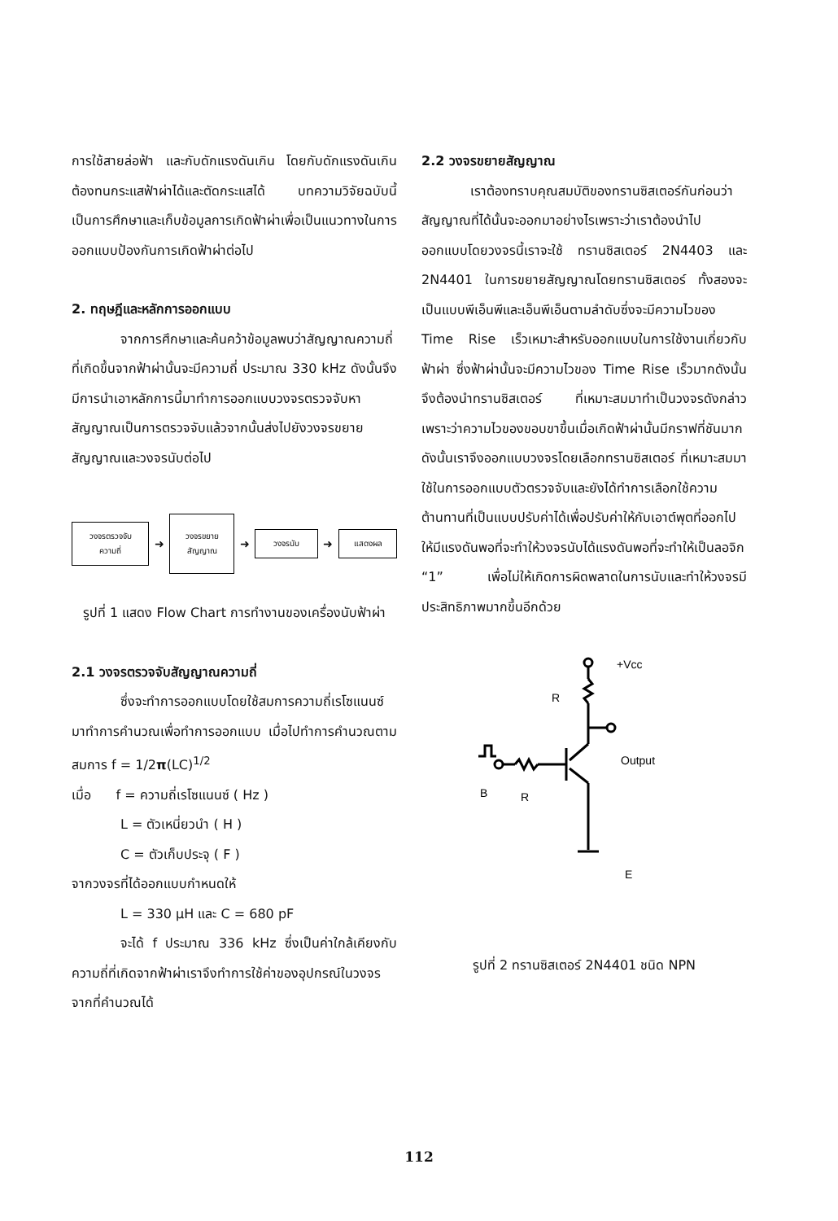การใช้สายล่อฟ้า และกับดักแรงดันเกิน โดยกับดักแรงดันเกินต้องทนกระแสฟ้าผ่าได้และตัดกระแสได้ บทความวิจัยฉบับนี้เป็นการศึกษาและเก็บข้อมูลการเกิดฟ้าผ่าเพื่อเป็นแนวทางในการออกแบบป้องกันการเกิดฟ้าผ่าต่อไป
2. ทฤษฎีและหลักการออกแบบ
จากการศึกษาและค้นคว้าข้อมูลพบว่าสัญญาณความถี่ที่เกิดขึ้นจากฟ้าผ่านั้นจะมีความถี่ ประมาณ 330 kHz ดังนั้นจึงมีการนำเอาหลักการนี้มาทำการออกแบบวงจรตรวจจับหาสัญญาณเป็นการตรวจจับแล้วจากนั้นส่งไปยังวงจรขยายสัญญาณและวงจรนับต่อไป
วงจรตรวจจับ
ความถี่
➜
วงจรขยาย
สัญญาณ
➜
วงจรนับ
➜
แสดงผล
รูปที่ 1 แสดง Flow Chart การทำงานของเครื่องนับฟ้าผ่า
2.1 วงจรตรวจจับสัญญาณความถี่
ซึ่งจะทำการออกแบบโดยใช้สมการความถี่เรโซแนนซ์มาทำการคำนวณเพื่อทำการออกแบบ เมื่อไปทำการคำนวณตามสมการ f = 1/2π(LC)<sup>1/2</sup>
เมื่อ f = ความถี่เรโซแนนซ์ ( Hz )
L = ตัวเหนี่ยวนำ ( H )
C = ตัวเก็บประจุ ( F )
จากวงจรที่ได้ออกแบบกำหนดให้
L = 330 μH และ C = 680 pF
จะได้ f ประมาณ 336 kHz ซึ่งเป็นค่าใกล้เคียงกับความถี่ที่เกิดจากฟ้าผ่าเราจึงทำการใช้ค่าของอุปกรณ์ในวงจรจากที่คำนวณได้
2.2 วงจรขยายสัญญาณ
เราต้องทราบคุณสมบัติของทรานซิสเตอร์กันก่อนว่าสัญญาณที่ได้นั้นจะออกมาอย่างไรเพราะว่าเราต้องนำไปออกแบบโดยวงจรนี้เราจะใช้ ทรานซิสเตอร์ 2N4403 และ 2N4401 ในการขยายสัญญาณโดยทรานซิสเตอร์ ทั้งสองจะเป็นแบบพีเอ็นพีและเอ็นพีเอ็นตามลำดับซึ่งจะมีความไวของ Time Rise เร็วเหมาะสำหรับออกแบบในการใช้งานเกี่ยวกับฟ้าผ่า ซึ่งฟ้าผ่านั้นจะมีความไวของ Time Rise เร็วมากดังนั้นจึงต้องนำทรานซิสเตอร์ ที่เหมาะสมมาทำเป็นวงจรดังกล่าวเพราะว่าความไวของขอบขาขึ้นเมื่อเกิดฟ้าผ่านั้นมีกราฟที่ชันมากดังนั้นเราจึงออกแบบวงจรโดยเลือกทรานซิสเตอร์ ที่เหมาะสมมาใช้ในการออกแบบตัวตรวจจับและยังได้ทำการเลือกใช้ความต้านทานที่เป็นแบบปรับค่าได้เพื่อปรับค่าให้กับเอาต์พุตที่ออกไปให้มีแรงดันพอที่จะทำให้วงจรนับได้แรงดันพอที่จะทำให้เป็นลอจิก “1” เพื่อไม่ให้เกิดการผิดพลาดในการนับและทำให้วงจรมีประสิทธิภาพมากขึ้นอีกด้วย
+Vcc
R
Output
B
R
E
รูปที่ 2 ทรานซิสเตอร์ 2N4401 ชนิด NPN
112